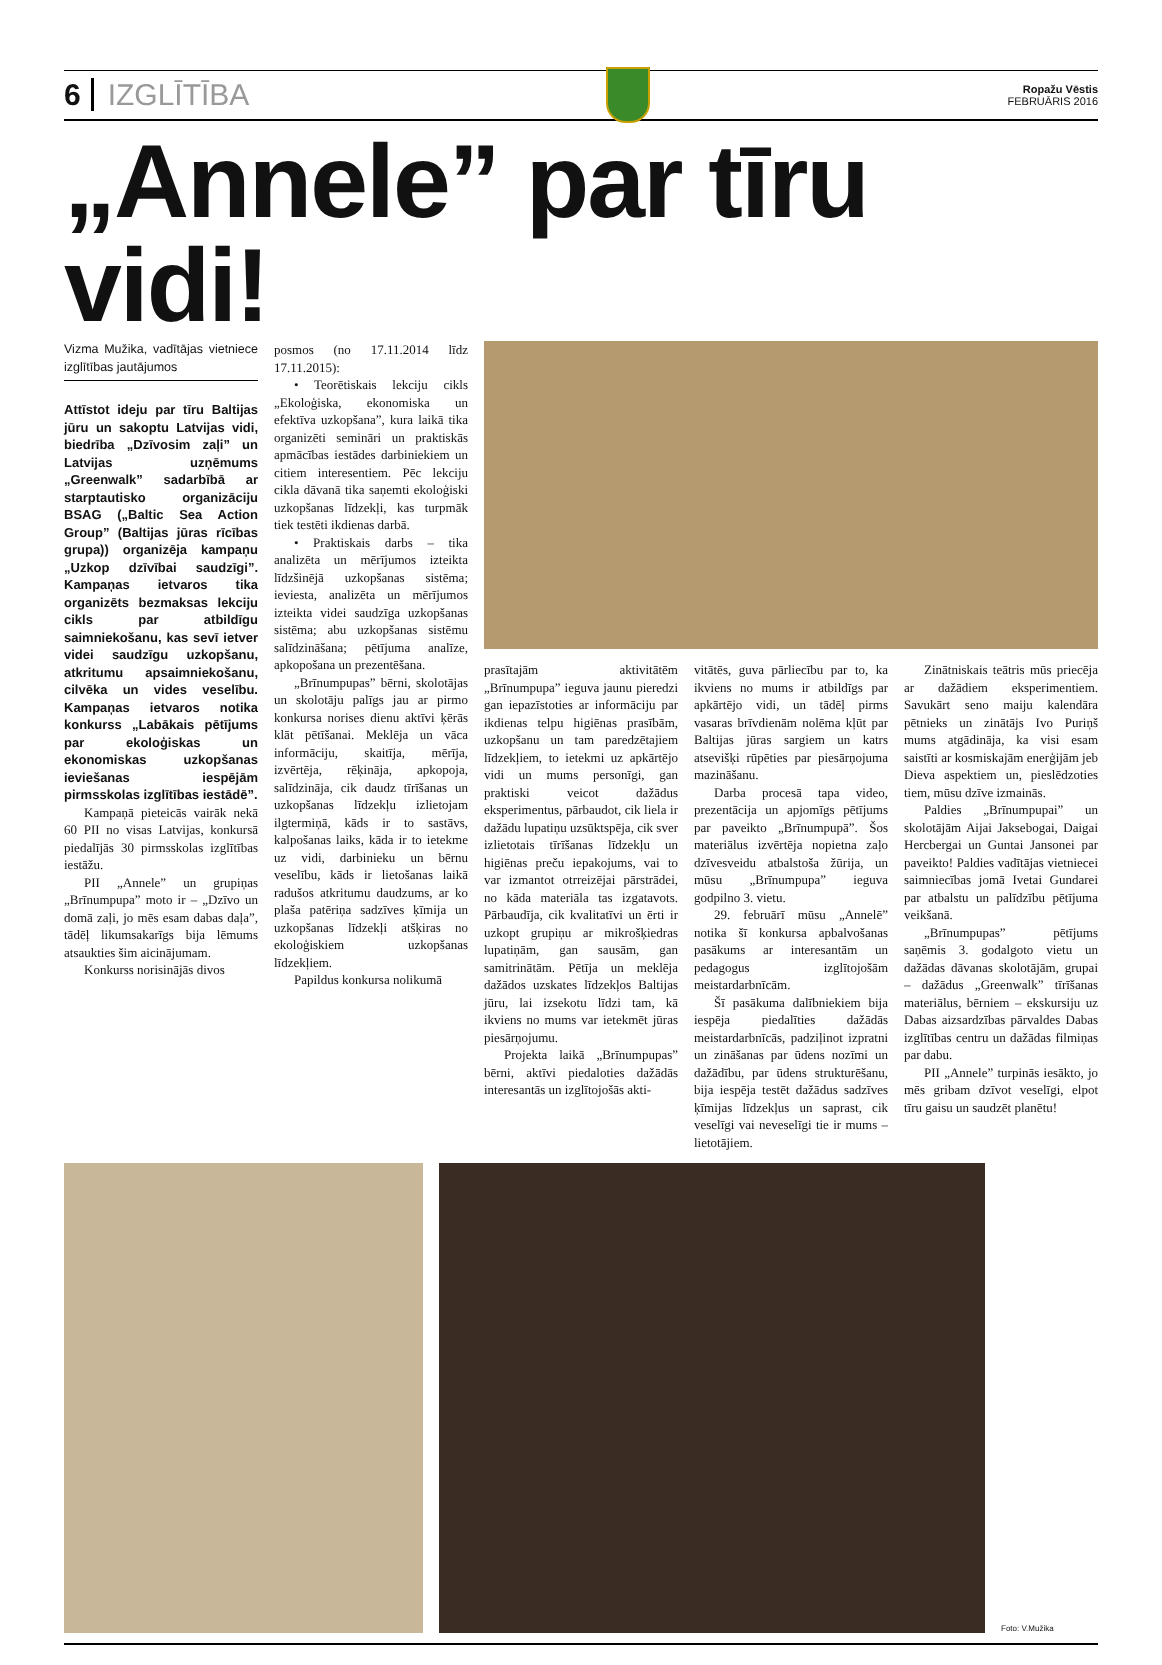6 IZGLĪTĪBA
Ropažu Vēstis
FEBRUĀRIS 2016
„Annele” par tīru vidi!
Vizma Mužika, vadītājas vietniece izglītības jautājumos
Attīstot ideju par tīru Baltijas jūru un sakoptu Latvijas vidi, biedrība „Dzīvosim zaļi” un Latvijas uzņēmums „Greenwalk” sadarbībā ar starptautisko organizāciju BSAG („Baltic Sea Action Group” (Baltijas jūras rīcības grupa)) organizēja kampaņu „Uzkop dzīvībai saudzīgi”. Kampaņas ietvaros tika organizēts bezmaksas lekciju cikls par atbildīgu saimniekošanu, kas sevī ietver videi saudzīgu uzkopšanu, atkritumu apsaimniekošanu, cilvēka un vides veselību. Kampaņas ietvaros notika konkurss „Labākais pētījums par ekoloģiskas un ekonomiskas uzkopšanas ieviešanas iespējām pirmsskolas izglītības iestādē”.
Kampaņā pieteicās vairāk nekā 60 PII no visas Latvijas, konkursā piedalījās 30 pirmsskolas izglītības iestāžu.
PII „Annele” un grupiņas „Brīnumpupa” moto ir – „Dzīvo un domā zaļi, jo mēs esam dabas daļa”, tādēļ likumsakarīgs bija lēmums atsaukties šim aicinājumam.
Konkurss norisinājās divos
posmos (no 17.11.2014 līdz 17.11.2015):
• Teorētiskais lekciju cikls „Ekoloģiska, ekonomiska un efektīva uzkopšana”, kura laikā tika organizēti semināri un praktiskās apmācības iestādes darbiniekiem un citiem interesentiem. Pēc lekciju cikla dāvanā tika saņemti ekoloģiski uzkopšanas līdzekļi, kas turpmāk tiek testēti ikdienas darbā.
• Praktiskais darbs – tika analizēta un mērījumos izteikta līdzšinējā uzkopšanas sistēma; ieviesta, analizēta un mērījumos izteikta videi saudzīga uzkopšanas sistēma; abu uzkopšanas sistēmu salīdzināšana; pētījuma analīze, apkopošana un prezentēšana.
„Brīnumpupas” bērni, skolotājas un skolotāju palīgs jau ar pirmo konkursa norises dienu aktīvi ķērās klāt pētīšanai. Meklēja un vāca informāciju, skaitīja, mērīja, izvērtēja, rēķināja, apkopoja, salīdzināja, cik daudz tīrīšanas un uzkopšanas līdzekļu izlietojam ilgtermiņā, kāds ir to sastāvs, kalpošanas laiks, kāda ir to ietekme uz vidi, darbinieku un bērnu veselību, kāds ir lietošanas laikā radušos atkritumu daudzums, ar ko plaša patēriņa sadzīves ķīmija un uzkopšanas līdzekļi atšķiras no ekoloģiskiem uzkopšanas līdzekļiem.
Papildus konkursa nolikumā
prasītajām aktivitātēm „Brīnumpupa” ieguva jaunu pieredzi gan iepazīstoties ar informāciju par ikdienas telpu higiēnas prasībām, uzkopšanu un tam paredzētajiem līdzekļiem, to ietekmi uz apkārtējo vidi un mums personīgi, gan praktiski veicot dažādus eksperimentus, pārbaudot, cik liela ir dažādu lupatiņu uzsūktspēja, cik sver izlietotais tīrīšanas līdzekļu un higiēnas preču iepakojums, vai to var izmantot otrreizējai pārstrādei, no kāda materiāla tas izgatavots. Pārbaudīja, cik kvalitatīvi un ērti ir uzkopt grupiņu ar mikrošķiedras lupatiņām, gan sausām, gan samitrinātām. Pētīja un meklēja dažādos uzskates līdzekļos Baltijas jūru, lai izsekotu līdzi tam, kā ikviens no mums var ietekmēt jūras piesārņojumu.
Projekta laikā „Brīnumpupas” bērni, aktīvi piedaloties dažādās interesantās un izglītojošās akti-
vitātēs, guva pārliecību par to, ka ikviens no mums ir atbildīgs par apkārtējo vidi, un tādēļ pirms vasaras brīvdienām nolēma kļūt par Baltijas jūras sargiem un katrs atsevišķi rūpēties par piesārņojuma mazināšanu.
Darba procesā tapa video, prezentācija un apjomīgs pētījums par paveikto „Brīnumpupā”. Šos materiālus izvērtēja nopietna zaļo dzīvesveidu atbalstoša žūrija, un mūsu „Brīnumpupa” ieguva godpilno 3. vietu.
29. februārī mūsu „Annelē” notika šī konkursa apbalvošanas pasākums ar interesantām un pedagogus izglītojošām meistardarbnīcām.
Šī pasākuma dalībniekiem bija iespēja piedalīties dažādās meistardarbnīcās, padziļinot izpratni un zināšanas par ūdens nozīmi un dažādību, par ūdens strukturēšanu, bija iespēja testēt dažādus sadzīves ķīmijas līdzekļus un saprast, cik veselīgi vai neveselīgi tie ir mums – lietotājiem.
Zinātniskais teātris mūs priecēja ar dažādiem eksperimentiem. Savukārt seno maiju kalendāra pētnieks un zinātājs Ivo Puriņš mums atgādināja, ka visi esam saistīti ar kosmiskajām enerģijām jeb Dieva aspektiem un, pieslēdzoties tiem, mūsu dzīve izmainās.
Paldies „Brīnumpupai” un skolotājām Aijai Jaksebogai, Daigai Hercbergai un Guntai Jansonei par paveikto! Paldies vadītājas vietniecei saimniecības jomā Ivetai Gundarei par atbalstu un palīdzību pētījuma veikšanā.
„Brīnumpupas” pētījums saņēmis 3. godalgoto vietu un dažādas dāvanas skolotājām, grupai – dažādus „Greenwalk” tīrīšanas materiālus, bērniem – ekskursiju uz Dabas aizsardzības pārvaldes Dabas izglītības centru un dažādas filmiņas par dabu.
PII „Annele” turpinās iesākto, jo mēs gribam dzīvot veselīgi, elpot tīru gaisu un saudzēt planētu!
Foto: V.Mužika